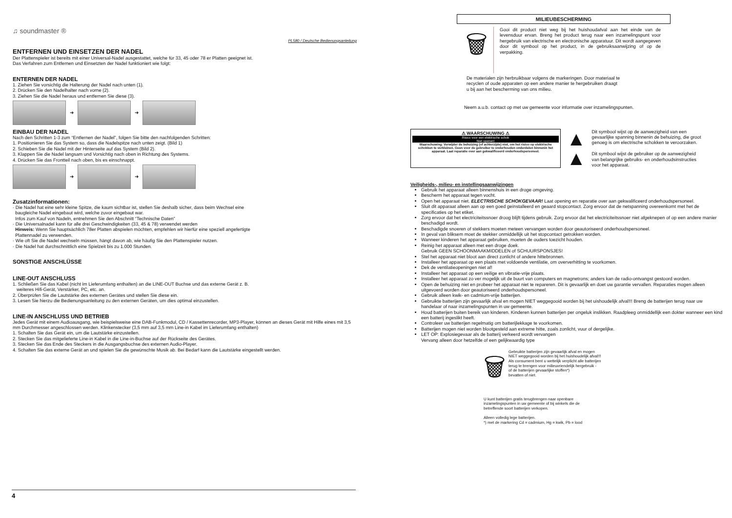♫ soundmaster ®
PL580 / Deutsche Bedienungsanleitung
ENTFERNEN UND EINSETZEN DER NADEL
Der Plattenspieler ist bereits mit einer Universal-Nadel ausgestattet, welche für 33, 45 oder 78 er Platten geeignet ist.
Das Verfahren zum Entfernen und Einsetzten der Nadel funktioniert wie folgt:
ENTERNEN DER NADEL
1. Ziehen Sie vorsichtig die Halterung der Nadel nach unten (1).
2. Drücken Sie den Nadelhalter nach vorne (2).
3. Ziehen Sie die Nadel heraus und entfernen Sie diese (3).
➜
➜
EINBAU DER NADEL
Nach den Schritten 1-3 zum “Entfernen der Nadel”, folgen Sie bitte den nachfolgenden Schritten:
1. Positionieren Sie das System so, dass die Nadelspitze nach unten zeigt. (Bild 1)
2. Schieben Sie die Nadel mit der Hinterseite auf das System (Bild 2).
3. Klappen Sie die Nadel langsam und Vorsichtig nach oben in Richtung des Systems.
4. Drücken Sie das Frontteil nach oben, bis es einschnappt.
➜
➜
Zusatzinformationen:
· Die Nadel hat eine sehr kleine Spitze, die kaum sichtbar ist, stellen Sie deshalb sicher, dass beim Wechsel eine
baugleiche Nadel eingebaut wird, welche zuvor eingebaut war.
Infos zum Kauf von Nadeln, entnehmen Sie den Abschnitt “Technische Daten”
· Die Universalnadel kann für alle drei Geschwindigkeiten (33, 45 & 78) verwendet werden
Hinweis: Wenn Sie hauptsächlich 78er Platten abspielen möchten, empfehlen wir hierfür eine speziell angefertigte
Plattennadel zu verwenden.
· Wie oft Sie die Nadel wechseln müssen, hängt davon ab, wie häufig Sie den Plattenspieler nutzen.
· Die Nadel hat durchschnittlich eine Spielzeit bis zu 1.000 Stunden.
SONSTIGE ANSCHLÜSSE
LINE-OUT ANSCHLUSS
1. Schließen Sie das Kabel (nicht im Lieferumfang enthalten) an die LINE-OUT Buchse und das externe Gerät z. B.
weiteres Hifi-Gerät, Verstärker, PC, etc. an.
2. Überprüfen Sie die Lautstärke des externen Gerätes und stellen Sie diese ein.
3. Lesen Sie hierzu die Bedienungsanleitung zu den externen Geräten, um dies optimal einzustellen.
LINE-IN ANSCHLUSS UND BETRIEB
Jedes Gerät mit einem Audioausgang, wie beispielsweise eine DAB-Funkmodul, CD / Kassettenrecorder, MP3-Player, können an dieses Gerät mit Hilfe eines mit 3,5 mm Durchmesser angeschlossen werden. Klinkenstecker (3,5 mm auf 3,5 mm Line-in Kabel im Lieferumfang enthalten)
1. Schalten Sie das Gerät ein, um die Lautstärke einzustellen.
2. Stecken Sie das mitgelieferte Line-in Kabel in die Line-in-Buchse auf der Rückseite des Gerätes.
3. Stecken Sie das Ende des Steckers in die Ausgangsbuchse des externen Audio-Player.
4. Schalten Sie das externe Gerät an und spielen Sie die gewünschte Musik ab. Bei Bedarf kann die Lautstärke eingestellt werden.
4
MILIEUBESCHERMING
🗑
Gooi dit product niet weg bij het huishoudafval aan het einde van de levensduur ervan. Breng het product terug naar een inzamelingspunt voor hergebruik van electrische en electronische apparatuur. Dit wordt aangegeven door dit symbool op het product, in de gebruiksaanwijzing of op de verpakking.
De materialen zijn herbruikbaar volgens de markeringen. Door materiaal te
recyclen of oude apparaten op een andere manier te hergebruiken draagt
u bij aan het bescherming van ons milieu.
Neem a.u.b. contact op met uw gemeente voor informatie over inzamelingspunten.
⚠ WAARSCHUWING ⚠
Risico voor een elektrische schok
Niet openen!
Waarschuwing: Verwijder de behuizing (of achterzijde) niet, om het risico op elektrische schokken te verkleinen. Geen voor de gebruiker te onderhouden onderdelen binnenin het apparaat. Laat reparatie over aan gekwalificeerd onderhoudspersoneel.
▲
▲
Dit symbool wijst op de aanwezigheid van een gevaarlijke spanning binnenin de behuizing, die groot genoeg is om electrische schokken te veroorzaken.
Dit symbool wijst de gebruiker op de aanwezigheid van belangrijke gebruiks- en onderhoudsinstructies voor het apparaat.
Veiligheids-, milieu- en instellingsaanwijzingen
Gebruik het apparaat alleen binnenshuis in een droge omgeving.
Bescherm het apparaat tegen vocht.
Open het apparaat niet. ELECTRISCHE SCHOKGEVAAR! Laat opening en reparatie over aan gekwalificeerd onderhoudspersoneel.
Sluit dit apparaat alleen aan op een goed geïnstalleerd en geaard stopcontact. Zorg ervoor dat de netspanning overeenkomt met het de specificaties op het etiket.
Zorg ervoor dat het electriciteitssnoer droog blijft tijdens gebruik. Zorg ervoor dat het electriciteitssnoer niet afgeknepen of op een andere manier beschadigd wordt.
Beschadigde snoeren of stekkers moeten meteen vervangen worden door geautoriseerd onderhoudspersoneel.
In geval van bliksem moet de stekker onmiddellijk uit het stopcontact getrokken worden.
Wanneer kinderen het apparaat gebruiken, moeten de ouders toezicht houden.
Reinig het apparaat alleen met een droge doek.
Gebruik GEEN SCHOONMAAKMIDDELEN of SCHUURSPONSJES!
Stel het apparaat niet bloot aan direct zonlicht of andere hittebronnen.
Installeer het apparaat op een plaats met voldoende ventilatie, om oververhitting te voorkomen.
Dek de ventilatieopeningen niet af!
Installeer het apparaat op een veilige en vibratie-vrije plaats.
Installeer het apparaat zo ver mogelijk uit de buurt van computers en magnetrons; anders kan de radio-ontvangst gestoord worden.
Open de behuizing niet en probeer het apparaat niet te repareren. Dit is gevaarlijk en doet uw garantie vervallen. Reparaties mogen alleen uitgevoerd worden door geautoriseerd onderhoudspersoneel.
Gebruik alleen kwik- en cadmium-vrije batterijen.
Gebruikte batterijen zijn gevaarlijk afval en mogen NIET weggegooid worden bij het uishoudelijk afval!!! Breng de batterijen terug naar uw handelaar of naar inzamelingspunten in uw gemeente.
Houd batterijen buiten bereik van kinderen. Kinderen kunnen batterijen per ongeluk inslikken. Raadpleeg onmiddellijk een dokter wanneer een kind een batterij ingeslikt heeft.
Controleer uw batterijen regelmatig om batterijlekkage te voorkomen.
Batterijen mogen niet worden blootgesteld aan extreme hitte, zoals zonlicht, vuur of dergelijke.
LET OP: Explosiegevaar als de batterij verkeerd wordt vervangen
Vervang alleen door hetzelfde of een gelijkwaardig type
🗑
Gebruikte batterijen zijn gevaarlijk afval en mogen
NIET weggegooid worden bij het huishoudelijk afval!!!
Als consument bent u wettelijk verplicht alle batterijen
terug te brengen voor milieuvriendelijk hergebruik -
of de batterijen gevaarlijke stoffen*)
bevatten of niet.
U kunt batterijen gratis terugbrengen naar openbare
inzamelingspunten in uw gemeente of bij winkels die de
betreffende soort batterijen verkopen.
Alleen volledig lege batterijen.
*) met de markering Cd = cadmium, Hg = kwik, Pb = lood